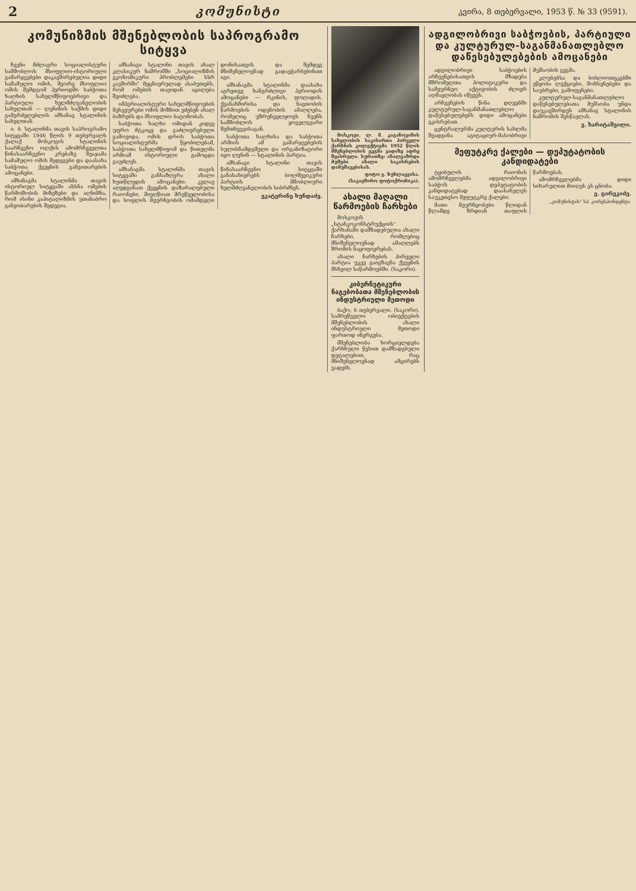2 კომუნისტი კვირა, 8 თებერვალი, 1953 წ. № 33 (9591).
კომუნიზმის მშენებლობის საპროგრამო სიტყვა
ჩვენი მძლავრი სოციალისტური სამშობლოს მსოფლიო-ისტორიული გამარჯვებები დაკავშირებულია დიდი სამამულო ომის, მეორე მსოფლიო ომის შემდგომ პერიოდში საბჭოთა ხალხის სახელმწიფოებრივი და პარტიული ხელმძღვანელობის სახელთან — ლენინის საქმის დიდი გამგრძელებლის ამხანაგ სტალინის სახელთან.
ი. ბ. სტალინმა თავის საპროგრამო სიტყვაში 1946 წლის 9 თებერვალს ქალაქ მოსკოვის სტალინის საარჩევნო ოლქის ამომრჩეველთა წინასაარჩევნო კრებაზე შეაჯამა სამამულო ომის შედეგები და დაასახა საბჭოთა ქვეყნის განვითარების ამოცანები.
ამხანაგმა სტალინმა თავის ისტორიულ სიტყვაში ახსნა ომების წარმოშობის მიზეზები და აღნიშნა, რომ ისინი კაპიტალიზმის უთანაბრო განვითარების შედეგია.
ამხანაგი სტალინი თავის ახალ კლასიკურ ნაშრომში „სოციალიზმის ეკონომიკური პრობლემები სსრ კავშირში" მეცნიერულად ასაბუთებს, რომ ომების თავიდან აცილება შეიძლება.
იმპერიალისტური სახელმწიფოების მესვეურები ომის მიზნით ეძებენ ახალ ბაზრებს და მსოფლიო ბატონობას.
საბჭოთა ხალხი ომიდან კიდევ უფრო მტკიცე და გაძლიერებული გამოვიდა. ომის დროს საბჭოთა სოციალისტურმა წყობილებამ, საბჭოთა სახელმწიფომ და წითელმა არმიამ ისტორიული გამოცდა გაუძლეს.
ამხანაგმა სტალინმა თავის სიტყვაში განსაზღვრა ახალი ხუთწლედის ამოცანები: კვლავ აღედგინათ ქვეყნის დაზარალებული რაიონები, მიეღწიათ მრეწველობისა და სოფლის მეურნეობის ომამდელი დონისათვის და შემდეგ მნიშვნელოვნად გადაეჭარბებინათ იგი.
ამხანაგმა სტალინმა დაასახა აგრეთვე ხანგრძლივი პერიოდის ამოცანები — რკინის, ფოლადის, ქვანახშირისა და ნავთობის წარმოების ოდენობის ამაღლება, რომელიც უზრუნველყოფს ჩვენს სამშობლოს ყოველგვარი შემთხვევისაგან.
საბჭოთა ხალხისა და საბჭოთა არმიის ამ გამარჯვებების სულისჩამდგმელი და ორგანიზატორი იყო ლენინ — სტალინის პარტია.
ამხანაგი სტალინი თავის წინასაარჩევნო სიტყვაში განასახიერებს ბოლშევიკური პარტიის მშობლიური ხელმძღვანელობის სიბრძნეს.
ეკატერინე ხუნდაძე.
მოსკოვი. ლ. მ. კაგანოვიჩის სახელობის საკისართა პირველი ქარხნის კოლექტივმა 1952 წლის მშენებლობის გეგმა ვადაზე ადრე შეასრულა. სურათზე: ახალგაზრდა მუშები ახალი საკისრების დამუშავებისას.
ფოტო ვ. ხუხლაევისა. (საკავშირო ფოტოქრონიკა).
ახალი მაღალი წარმოების ჩარხები
მოსკოვის „სტანკოკონსტრუქციის" ქარხანაში დამზადებულია ახალი ჩარხები, რომლებიც მნიშვნელოვნად ამაღლებს შრომის ნაყოფიერებას.
ახალი ჩარხების პირველი პარტია უკვე გაიგზავნა ქვეყნის მსხვილ საწარმოებში. (საკორი).
კიბერნეტიკური ნაგებობათა მშენებლობის ინდუსტრიული მეთოდი
ბაქო, 6 თებერვალი. (საკორი). სამრეწველო ობიექტების მშენებლობის ახალი ინდუსტრიული მეთოდი ფართოდ ინერგება.
მშენებლობა ხორციელდება ქარხნული წესით დამზადებული დეტალებით, რაც მნიშვნელოვნად ამცირებს ვადებს.
ადგილობრივი საბჭოების, პარტიული და კულტურულ-საგანმანათლებლო დაწესებულებების ამოცანები
ადგილობრივი საბჭოების არჩევნებისათვის მზადება მშრომელთა პოლიტიკური და სამეურნეო აქტივობის ძლიერ აღმავლობას იწვევს.
არჩევნების წინა დღეებში კულტურულ-საგანმანათლებლო დაწესებულებებს დიდი ამოცანები ეკისრებათ.
ცენტრალურმა კულტურის სახლმა შეადგინა აგიტაციურ-მასობრივი მუშაობის გეგმა.
კლუბებსა და ბიბლიოთეკებში ეწყობა ლექციები, მოხსენებები და საუბრები, გამოფენები.
კულტურულ-საგანმანათლებლო დაწესებულებათა მუშაობა უნდა დაუკავშირდეს ამხანაგ სტალინის ნაშრომის შესწავლას.
ვ. ხარიტაშვილი.
მეფუტკრე ქალები — დეპუტატობის კანდიდატები
ტყიბულის რაიონის ამომრჩევლებმა ადგილობრივი საბჭოს დეპუტატობის კანდიდატებად დაასახელეს საუკეთესო მეფუტკრე ქალები.
მათი მეურნეობები წლიდან წლამდე ზრდიან თაფლის წარმოებას.
ამომრჩევლებმა დიდი სიხარულით მიიღეს ეს ცნობა.
ვ. ცირეკიძე.
„კომუნისტის" სპ. კორესპონდენტი.